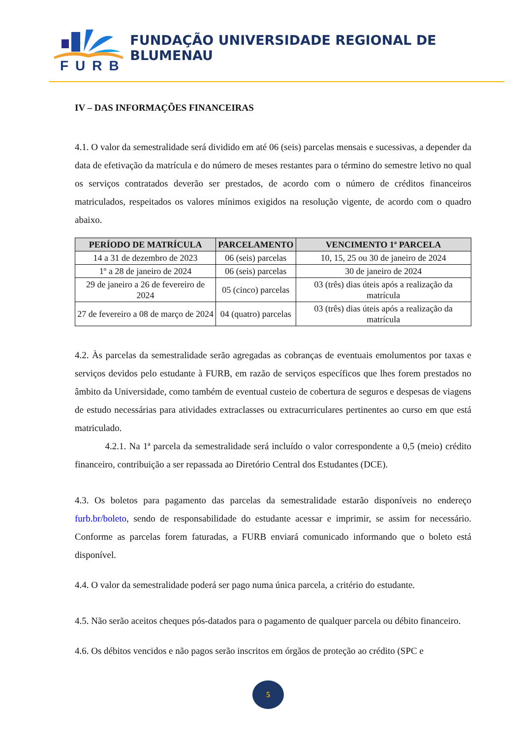FURB
FUNDAÇÃO UNIVERSIDADE REGIONAL DE BLUMENAU
IV – DAS INFORMAÇÕES FINANCEIRAS
4.1. O valor da semestralidade será dividido em até 06 (seis) parcelas mensais e sucessivas, a depender da data de efetivação da matrícula e do número de meses restantes para o término do semestre letivo no qual os serviços contratados deverão ser prestados, de acordo com o número de créditos financeiros matriculados, respeitados os valores mínimos exigidos na resolução vigente, de acordo com o quadro abaixo.
| PERÍODO DE MATRÍCULA | PARCELAMENTO | VENCIMENTO 1ª PARCELA |
| --- | --- | --- |
| 14 a 31 de dezembro de 2023 | 06 (seis) parcelas | 10, 15, 25 ou 30 de janeiro de 2024 |
| 1º a 28 de janeiro de 2024 | 06 (seis) parcelas | 30 de janeiro de 2024 |
| 29 de janeiro a 26 de fevereiro de 2024 | 05 (cinco) parcelas | 03 (três) dias úteis após a realização da matrícula |
| 27 de fevereiro a 08 de março de 2024 | 04 (quatro) parcelas | 03 (três) dias úteis após a realização da matrícula |
4.2. Às parcelas da semestralidade serão agregadas as cobranças de eventuais emolumentos por taxas e serviços devidos pelo estudante à FURB, em razão de serviços específicos que lhes forem prestados no âmbito da Universidade, como também de eventual custeio de cobertura de seguros e despesas de viagens de estudo necessárias para atividades extraclasses ou extracurriculares pertinentes ao curso em que está matriculado.
4.2.1. Na 1ª parcela da semestralidade será incluído o valor correspondente a 0,5 (meio) crédito financeiro, contribuição a ser repassada ao Diretório Central dos Estudantes (DCE).
4.3. Os boletos para pagamento das parcelas da semestralidade estarão disponíveis no endereço furb.br/boleto, sendo de responsabilidade do estudante acessar e imprimir, se assim for necessário. Conforme as parcelas forem faturadas, a FURB enviará comunicado informando que o boleto está disponível.
4.4. O valor da semestralidade poderá ser pago numa única parcela, a critério do estudante.
4.5. Não serão aceitos cheques pós-datados para o pagamento de qualquer parcela ou débito financeiro.
4.6. Os débitos vencidos e não pagos serão inscritos em órgãos de proteção ao crédito (SPC e
5